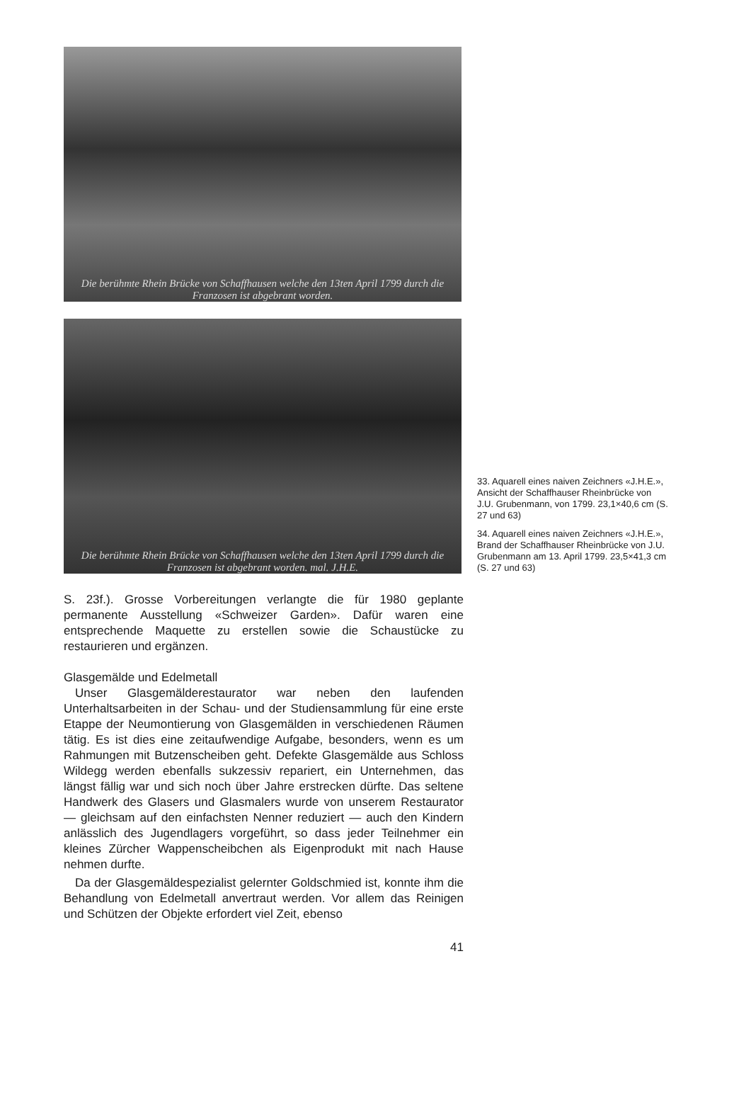Die berühmte Rhein Brücke von Schaffhausen welche den 13ten April 1799 durch die Franzosen ist abgebrant worden.
Die berühmte Rhein Brücke von Schaffhausen welche den 13ten April 1799 durch die Franzosen ist abgebrant worden. mal. J.H.E.
33. Aquarell eines naiven Zeichners «J.H.E.», Ansicht der Schaffhauser Rheinbrücke von J.U. Grubenmann, von 1799. 23,1×40,6 cm (S. 27 und 63)
34. Aquarell eines naiven Zeichners «J.H.E.», Brand der Schaffhauser Rheinbrücke von J.U. Grubenmann am 13. April 1799. 23,5×41,3 cm (S. 27 und 63)
S. 23f.). Grosse Vorbereitungen verlangte die für 1980 geplante permanente Ausstellung «Schweizer Garden». Dafür waren eine entsprechende Maquette zu erstellen sowie die Schaustücke zu restaurieren und ergänzen.
Glasgemälde und Edelmetall
Unser Glasgemälderestaurator war neben den laufenden Unterhaltsarbeiten in der Schau- und der Studiensammlung für eine erste Etappe der Neumontierung von Glasgemälden in verschiedenen Räumen tätig. Es ist dies eine zeitaufwendige Aufgabe, besonders, wenn es um Rahmungen mit Butzenscheiben geht. Defekte Glasgemälde aus Schloss Wildegg werden ebenfalls sukzessiv repariert, ein Unternehmen, das längst fällig war und sich noch über Jahre erstrecken dürfte. Das seltene Handwerk des Glasers und Glasmalers wurde von unserem Restaurator — gleichsam auf den einfachsten Nenner reduziert — auch den Kindern anlässlich des Jugendlagers vorgeführt, so dass jeder Teilnehmer ein kleines Zürcher Wappenscheibchen als Eigenprodukt mit nach Hause nehmen durfte.
Da der Glasgemäldespezialist gelernter Goldschmied ist, konnte ihm die Behandlung von Edelmetall anvertraut werden. Vor allem das Reinigen und Schützen der Objekte erfordert viel Zeit, ebenso
41